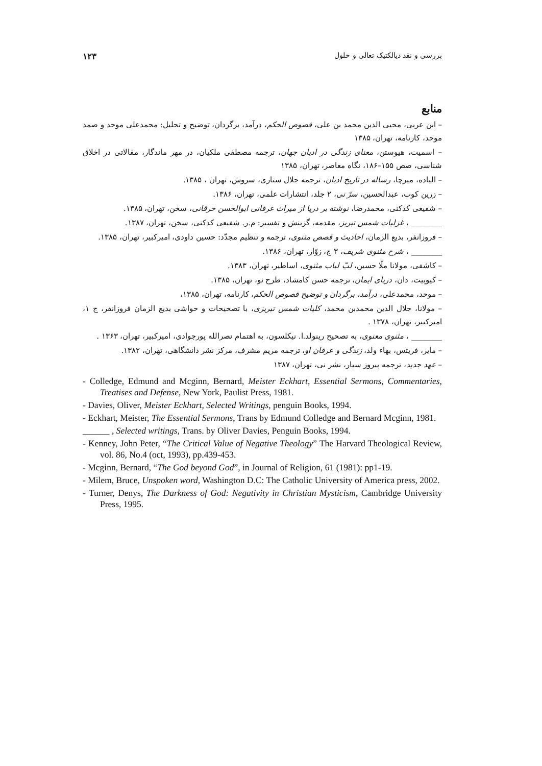بررسی و نقد دیالکتیک تعالی و حلول ۱۲۳
منابع
– ابن عربی، محیی الدین محمد بن علی، فصوص الحکم، درآمد، برگردان، توضیح و تحلیل: محمدعلی موحد و صمد موحد، کارنامه، تهران، ۱۳۸۵
– اسمیت، هیوستن، معنای زندگی در ادیان جهان، ترجمه مصطفی ملکیان، در مهر ماندگار، مقالاتی در اخلاق شناسی، صص ۱۵۵–۱۸۶، نگاه معاصر، تهران، ۱۳۸۵
– الیاده، میرچا، رساله در تاریخ ادیان، ترجمه جلال ستاری، سروش، تهران ، ۱۳۸۵.
– زرین کوب، عبدالحسین، سرّ نی، ۲ جلد، انتشارات علمی، تهران، ۱۳۸۶.
– شفیعی کدکنی، محمدرضا، نوشته بر دریا از میراث عرفانی ابوالحسن خرقانی، سخن، تهران، ۱۳۸۵.
________ ، غزلیات شمس تبریز، مقدمه، گزینش و تفسیر: م.ر. شفیعی کدکنی، سخن، تهران، ۱۳۸۷.
– فروزانفر، بدیع الزمان، احادیث و قصص مثنوی، ترجمه و تنظیم مجدّد: حسین داودی، امیرکبیر، تهران، ۱۳۸۵.
________ ، شرح مثنوی شریف، ۳ ج، زوّار، تهران، ۱۳۸۶.
– کاشفی، مولانا ملّا حسین، لبّ لباب مثنوی، اساطیر، تهران، ۱۳۸۳.
– کیوپیت، دان، دریای ایمان، ترجمه حسن کامشاد، طرح نو، تهران، ۱۳۸۵.
– موحد، محمدعلی، درآمد، برگردان و توضیح فصوص الحکم، کارنامه، تهران، ۱۳۸۵،
– مولانا، جلال الدین محمدبن محمد، کلیات شمس تبریزی، با تصحیحات و حواشی بدیع الزمان فروزانفر، ج ۱، امیرکبیر، تهران، ۱۳۷۸ .
________ ، مثنوی معنوی، به تصحیح رینولد.ا. نیکلسون، به اهتمام نصرالله پورجوادی، امیرکبیر، تهران، ۱۳۶۳ .
– مایر، فریتس، بهاء ولد، زندگی و عرفان او، ترجمه مریم مشرف، مرکز نشر دانشگاهی، تهران، ۱۳۸۲.
– عهد جدید، ترجمه پیروز سیار، نشر نی، تهران، ۱۳۸۷
- Colledge, Edmund and Mcginn, Bernard, Meister Eckhart, Essential Sermons, Commentaries, Treatises and Defense, New York, Paulist Press, 1981.
- Davies, Oliver, Meister Eckhart, Selected Writings, penguin Books, 1994.
- Eckhart, Meister, The Essential Sermons, Trans by Edmund Colledge and Bernard Mcginn, 1981.
______ , Selected writings, Trans. by Oliver Davies, Penguin Books, 1994.
- Kenney, John Peter, “The Critical Value of Negative Theology” The Harvard Theological Review, vol. 86, No.4 (oct, 1993), pp.439-453.
- Mcginn, Bernard, “The God beyond God”, in Journal of Religion, 61 (1981): pp1-19.
- Milem, Bruce, Unspoken word, Washington D.C: The Catholic University of America press, 2002.
- Turner, Denys, The Darkness of God: Negativity in Christian Mysticism, Cambridge University Press, 1995.